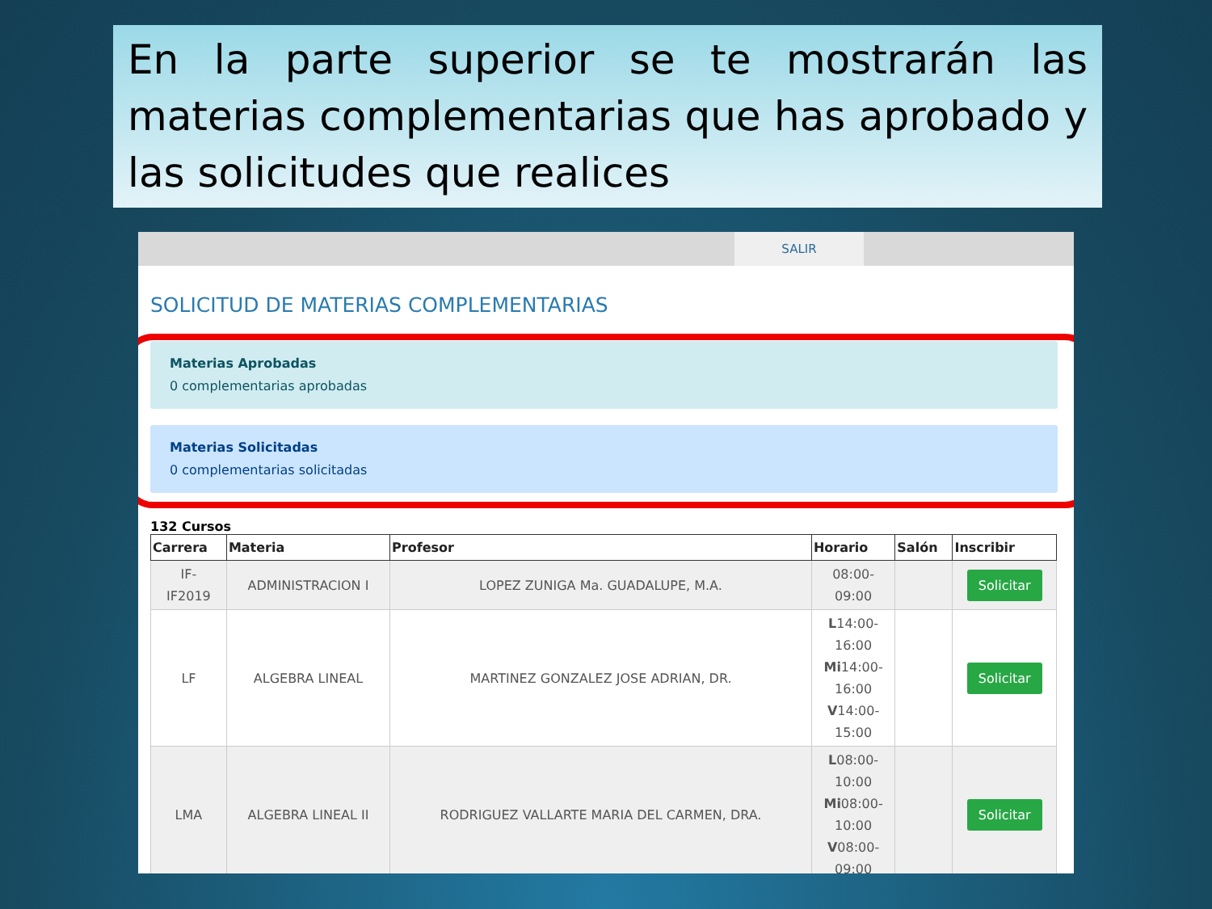En la parte superior se te mostrarán las materias complementarias que has aprobado y las solicitudes que realices
SALIR
SOLICITUD DE MATERIAS COMPLEMENTARIAS
Materias Aprobadas
0 complementarias aprobadas
Materias Solicitadas
0 complementarias solicitadas
132 Cursos
| Carrera | Materia | Profesor | Horario | Salón | Inscribir |
| --- | --- | --- | --- | --- | --- |
| IF- IF2019 | ADMINISTRACION I | LOPEZ ZUNIGA Ma. GUADALUPE, M.A. | 08:00- 09:00 | | Solicitar |
| LF | ALGEBRA LINEAL | MARTINEZ GONZALEZ JOSE ADRIAN, DR. | L 14:00- 16:00 Mi 14:00- 16:00 V 14:00- 15:00 | | Solicitar |
| LMA | ALGEBRA LINEAL II | RODRIGUEZ VALLARTE MARIA DEL CARMEN, DRA. | L 08:00- 10:00 Mi 08:00- 10:00 V 08:00- 09:00 | | Solicitar |